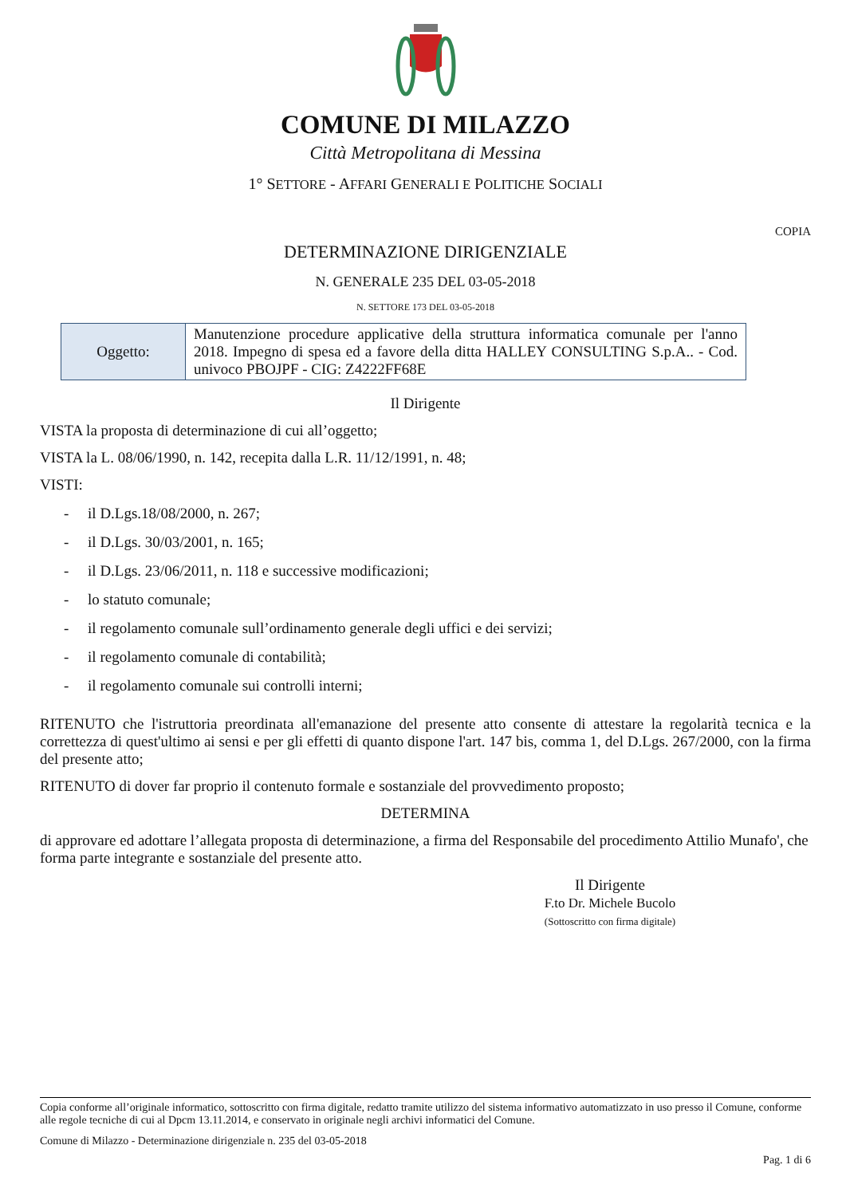COMUNE DI MILAZZO
Città Metropolitana di Messina
1° SETTORE - AFFARI GENERALI E POLITICHE SOCIALI
COPIA
DETERMINAZIONE DIRIGENZIALE
N. GENERALE 235 DEL 03-05-2018
N. SETTORE 173 DEL 03-05-2018
| Oggetto: | Manutenzione procedure applicative della struttura informatica comunale per l'anno 2018. Impegno di spesa ed a favore della ditta HALLEY CONSULTING S.p.A.. - Cod. univoco PBOJPF - CIG: Z4222FF68E |
Il Dirigente
VISTA la proposta di determinazione di cui all’oggetto;
VISTA la L. 08/06/1990, n. 142, recepita dalla L.R. 11/12/1991, n. 48;
VISTI:
- il D.Lgs.18/08/2000, n. 267;
- il D.Lgs. 30/03/2001, n. 165;
- il D.Lgs. 23/06/2011, n. 118 e successive modificazioni;
- lo statuto comunale;
- il regolamento comunale sull’ordinamento generale degli uffici e dei servizi;
- il regolamento comunale di contabilità;
- il regolamento comunale sui controlli interni;
RITENUTO che l'istruttoria preordinata all'emanazione del presente atto consente di attestare la regolarità tecnica e la correttezza di quest'ultimo ai sensi e per gli effetti di quanto dispone l'art. 147 bis, comma 1, del D.Lgs. 267/2000, con la firma del presente atto;
RITENUTO di dover far proprio il contenuto formale e sostanziale del provvedimento proposto;
DETERMINA
di approvare ed adottare l’allegata proposta di determinazione, a firma del Responsabile del procedimento Attilio Munafo', che forma parte integrante e sostanziale del presente atto.
Il Dirigente
F.to Dr. Michele Bucolo
(Sottoscritto con firma digitale)
Copia conforme all’originale informatico, sottoscritto con firma digitale, redatto tramite utilizzo del sistema informativo automatizzato in uso presso il Comune, conforme alle regole tecniche di cui al Dpcm 13.11.2014, e conservato in originale negli archivi informatici del Comune.
Comune di Milazzo - Determinazione dirigenziale n. 235 del 03-05-2018
Pag. 1 di 6